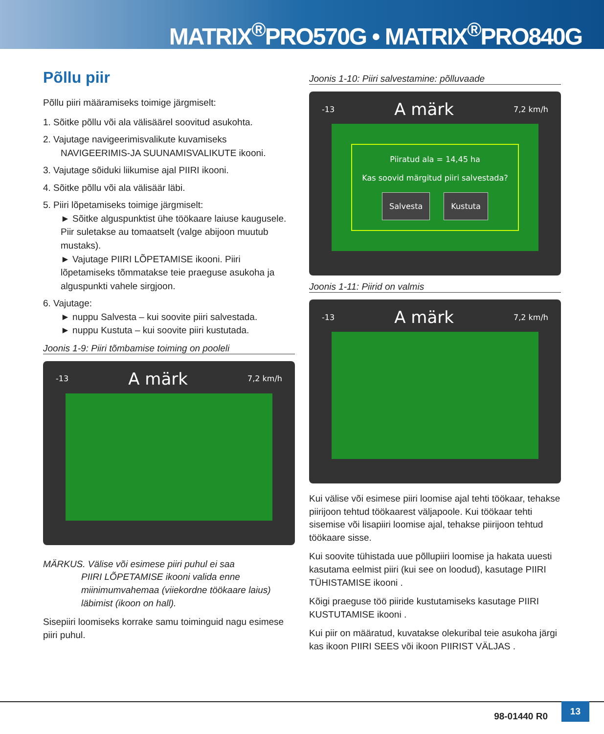MATRIX<sup>®</sup>PRO570G • MATRIX<sup>®</sup>PRO840G
Põllu piir
Põllu piiri määramiseks toimige järgmiselt:
1. Sõitke põllu või ala välisäärel soovitud asukohta.
2. Vajutage navigeerimisvalikute kuvamiseks NAVIGEERIMIS-JA SUUNAMISVALIKUTE ikooni.
3. Vajutage sõiduki liikumise ajal PIIRI ikooni.
4. Sõitke põllu või ala välisäär läbi.
5. Piiri lõpetamiseks toimige järgmiselt:
► Sõitke alguspunktist ühe töökaare laiuse kaugusele. Piir suletakse au tomaatselt (valge abijoon muutub mustaks).
► Vajutage PIIRI LÕPETAMISE ikooni. Piiri lõpetamiseks tõmmatakse teie praeguse asukoha ja alguspunkti vahele sirgjoon.
6. Vajutage:
► nuppu Salvesta – kui soovite piiri salvestada.
► nuppu Kustuta – kui soovite piiri kustutada.
Joonis 1-9: Piiri tõmbamise toiming on pooleli
-13 A märk 7,2 km/h
MÄRKUS. Välise või esimese piiri puhul ei saa
PIIRI LÕPETAMISE ikooni valida enne miinimumvahemaa (viiekordne töökaare laius) läbimist (ikoon on hall).
Sisepiiri loomiseks korrake samu toiminguid nagu esimese piiri puhul.
Joonis 1-10: Piiri salvestamine: põlluvaade
-13 A märk 7,2 km/h
Piiratud ala = 14,45 ha
Kas soovid märgitud piiri salvestada?
Salvesta Kustuta
Joonis 1-11: Piirid on valmis
-13 A märk 7,2 km/h
Kui välise või esimese piiri loomise ajal tehti töökaar, tehakse piirijoon tehtud töökaarest väljapoole. Kui töökaar tehti sisemise või lisapiiri loomise ajal, tehakse piirijoon tehtud töökaare sisse.
Kui soovite tühistada uue põllupiiri loomise ja hakata uuesti kasutama eelmist piiri (kui see on loodud), kasutage PIIRI TÜHISTAMISE ikooni .
Kõigi praeguse töö piiride kustutamiseks kasutage PIIRI KUSTUTAMISE ikooni .
Kui piir on määratud, kuvatakse olekuribal teie asukoha järgi kas ikoon PIIRI SEES või ikoon PIIRIST VÄLJAS .
98-01440 R0
13